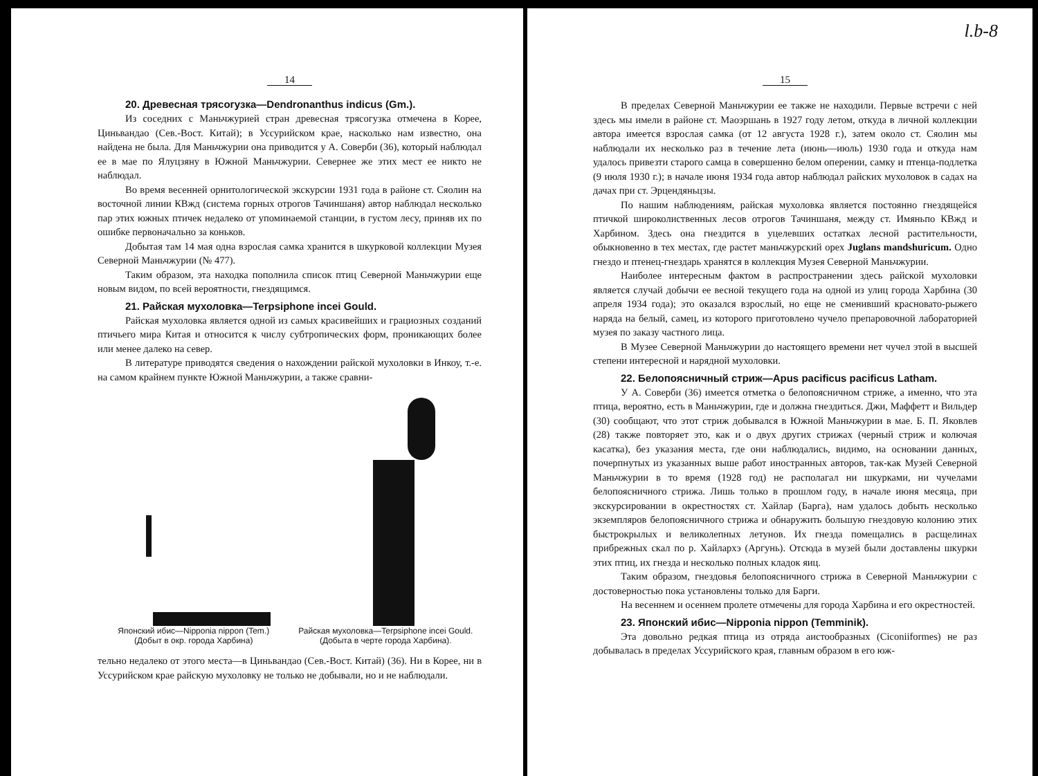14
20. Древесная трясогузка—Dendronanthus indicus (Gm.).
Из соседних с Маньчжурией стран древесная трясогузка отмечена в Корее, Циньвандао (Сев.-Вост. Китай); в Уссурийском крае, насколько нам известно, она найдена не была. Для Маньчжурии она приводится у А. Соверби (36), который наблюдал ее в мае по Ялуцзяну в Южной Маньчжурии. Севернее же этих мест ее никто не наблюдал.
Во время весенней орнитологической экскурсии 1931 года в районе ст. Сяолин на восточной линии КВжд (система горных отрогов Тачиншаня) автор наблюдал несколько пар этих южных птичек недалеко от упоминаемой станции, в густом лесу, приняв их по ошибке первоначально за коньков.
Добытая там 14 мая одна взрослая самка хранится в шкурковой коллекции Музея Северной Маньчжурии (№ 477).
Таким образом, эта находка пополнила список птиц Северной Маньчжурии еще новым видом, по всей вероятности, гнездящимся.
21. Райская мухоловка—Terpsiphone incei Gould.
Райская мухоловка является одной из самых красивейших и грациозных созданий птичьего мира Китая и относится к числу субтропических форм, проникающих более или менее далеко на север.
В литературе приводятся сведения о нахождении райской мухоловки в Инкоу, т.-е. на самом крайнем пункте Южной Маньчжурии, а также сравни-
Японский ибис—Nipponia nippon (Tem.)
(Добыт в окр. города Харбина)
Райская мухоловка—Terpsiphone incei Gould.
(Добыта в черте города Харбина).
тельно недалеко от этого места—в Циньвандао (Сев.-Вост. Китай) (36). Ни в Корее, ни в Уссурийском крае райскую мухоловку не только не добывали, но и не наблюдали.
l.b-8
15
В пределах Северной Маньчжурии ее также не находили. Первые встречи с ней здесь мы имели в районе ст. Маоэршань в 1927 году летом, откуда в личной коллекции автора имеется взрослая самка (от 12 августа 1928 г.), затем около ст. Сяолин мы наблюдали их несколько раз в течение лета (июнь—июль) 1930 года и откуда нам удалось привезти старого самца в совершенно белом оперении, самку и птенца-подлетка (9 июля 1930 г.); в начале июня 1934 года автор наблюдал райских мухоловок в садах на дачах при ст. Эрцендяньцзы.
По нашим наблюдениям, райская мухоловка является постоянно гнездящейся птичкой широколиственных лесов отрогов Тачиншаня, между ст. Имяньпо КВжд и Харбином. Здесь она гнездится в уцелевших остатках лесной растительности, обыкновенно в тех местах, где растет маньчжурский орех Juglans mandshuricum. Одно гнездо и птенец-гнездарь хранятся в коллекция Музея Северной Маньчжурии.
Наиболее интересным фактом в распространении здесь райской мухоловки является случай добычи ее весной текущего года на одной из улиц города Харбина (30 апреля 1934 года); это оказался взрослый, но еще не сменивший красновато-рыжего наряда на белый, самец, из которого приготовлено чучело препаровочной лабораторией музея по заказу частного лица.
В Музее Северной Маньчжурии до настоящего времени нет чучел этой в высшей степени интересной и нарядной мухоловки.
22. Белопоясничный стриж—Apus pacificus pacificus Latham.
У А. Соверби (36) имеется отметка о белопоясничном стриже, а именно, что эта птица, вероятно, есть в Маньчжурии, где и должна гнездиться. Джи, Маффетт и Вильдер (30) сообщают, что этот стриж добывался в Южной Маньчжурии в мае. Б. П. Яковлев (28) также повторяет это, как и о двух других стрижах (черный стриж и колючая касатка), без указания места, где они наблюдались, видимо, на основании данных, почерпнутых из указанных выше работ иностранных авторов, так-как Музей Северной Маньчжурии в то время (1928 год) не располагал ни шкурками, ни чучелами белопоясничного стрижа. Лишь только в прошлом году, в начале июня месяца, при экскурсировании в окрестностях ст. Хайлар (Барга), нам удалось добыть несколько экземпляров белопоясничного стрижа и обнаружить большую гнездовую колонию этих быстрокрылых и великолепных летунов. Их гнезда помещались в расщелинах прибрежных скал по р. Хайлархэ (Аргунь). Отсюда в музей были доставлены шкурки этих птиц, их гнезда и несколько полных кладок яиц.
Таким образом, гнездовья белопоясничного стрижа в Северной Маньчжурии с достоверностью пока установлены только для Барги.
На весеннем и осеннем пролете отмечены для города Харбина и его окрестностей.
23. Японский ибис—Nipponia nippon (Temminik).
Эта довольно редкая птица из отряда аистообразных (Ciconiiformes) не раз добывалась в пределах Уссурийского края, главным образом в его юж-